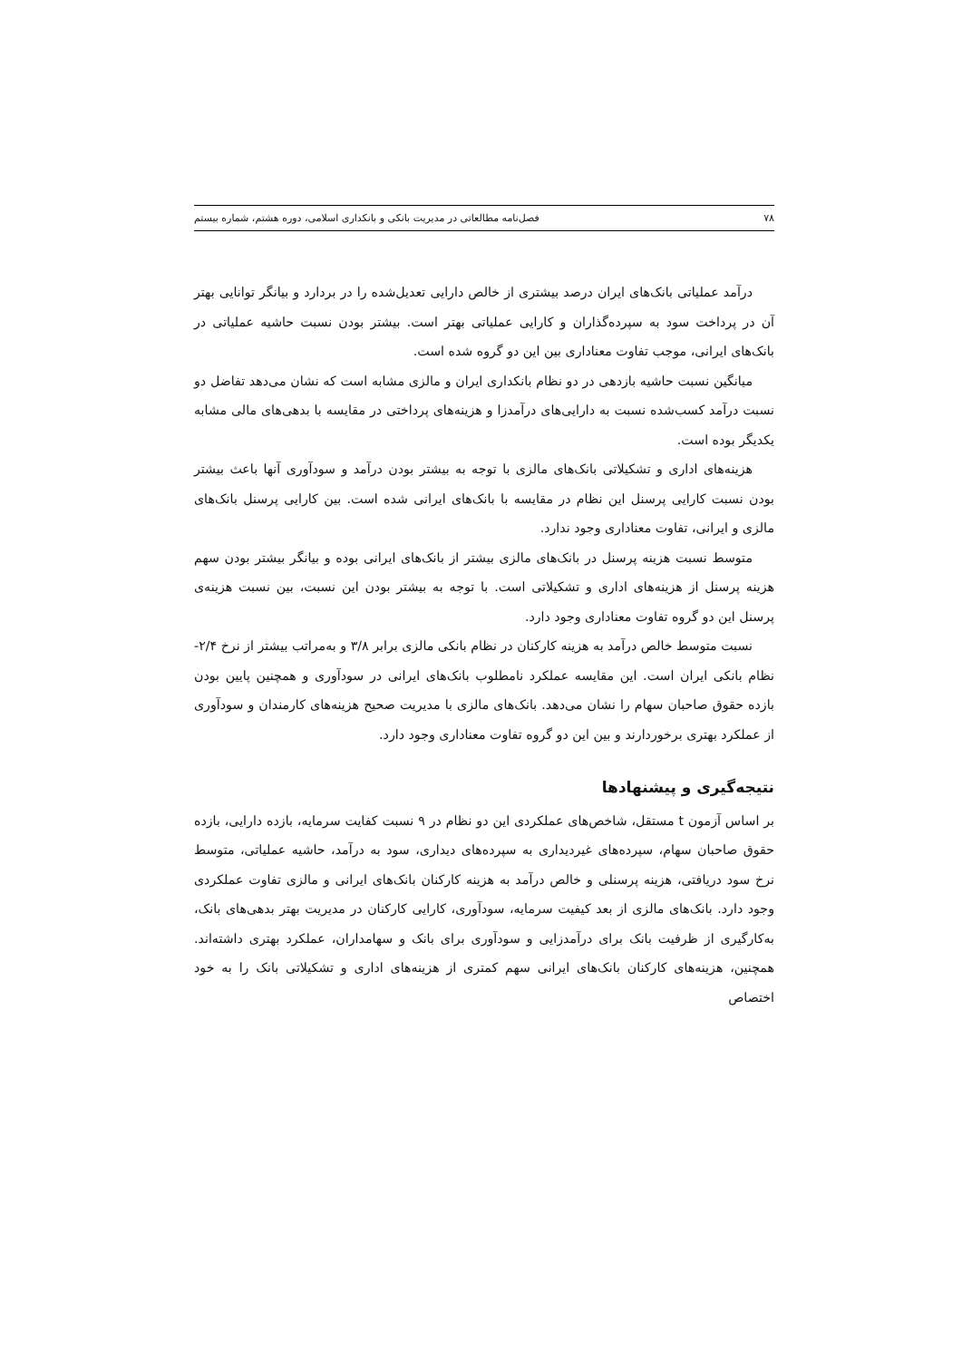۷۸ فصل‌نامه مطالعاتی در مدیریت بانکی و بانکداری اسلامی، دوره هشتم، شماره بیستم
درآمد عملیاتی بانک‌های ایران درصد بیشتری از خالص دارایی تعدیل‌شده را در بردارد و بیانگر توانایی بهتر آن در پرداخت سود به سپرده‌گذاران و کارایی عملیاتی بهتر است. بیشتر بودن نسبت حاشیه عملیاتی در بانک‌های ایرانی، موجب تفاوت معناداری بین این دو گروه شده است.
میانگین نسبت حاشیه بازدهی در دو نظام بانکداری ایران و مالزی مشابه است که نشان می‌دهد تفاضل دو نسبت درآمد کسب‌شده نسبت به دارایی‌های درآمدزا و هزینه‌های پرداختی در مقایسه با بدهی‌های مالی مشابه یکدیگر بوده است.
هزینه‌های اداری و تشکیلاتی بانک‌های مالزی با توجه به بیشتر بودن درآمد و سودآوری آنها باعث بیشتر بودن نسبت کارایی پرسنل این نظام در مقایسه با بانک‌های ایرانی شده است. بین کارایی پرسنل بانک‌های مالزی و ایرانی، تفاوت معناداری وجود ندارد.
متوسط نسبت هزینه پرسنل در بانک‌های مالزی بیشتر از بانک‌های ایرانی بوده و بیانگر بیشتر بودن سهم هزینه پرسنل از هزینه‌های اداری و تشکیلاتی است. با توجه به بیشتر بودن این نسبت، بین نسبت هزینه‌ی پرسنل این دو گروه تفاوت معناداری وجود دارد.
نسبت متوسط خالص درآمد به هزینه کارکنان در نظام بانکی مالزی برابر ۳/۸ و به‌مراتب بیشتر از نرخ ۲/۴- نظام بانکی ایران است. این مقایسه عملکرد نامطلوب بانک‌های ایرانی در سودآوری و همچنین پایین بودن بازده حقوق صاحبان سهام را نشان می‌دهد. بانک‌های مالزی با مدیریت صحیح هزینه‌های کارمندان و سودآوری از عملکرد بهتری برخوردارند و بین این دو گروه تفاوت معناداری وجود دارد.
نتیجه‌گیری و پیشنهادها
بر اساس آزمون t مستقل، شاخص‌های عملکردی این دو نظام در ۹ نسبت کفایت سرمایه، بازده دارایی، بازده حقوق صاحبان سهام، سپرده‌های غیردیداری به سپرده‌های دیداری، سود به درآمد، حاشیه عملیاتی، متوسط نرخ سود دریافتی، هزینه پرسنلی و خالص درآمد به هزینه کارکنان بانک‌های ایرانی و مالزی تفاوت عملکردی وجود دارد. بانک‌های مالزی از بعد کیفیت سرمایه، سودآوری، کارایی کارکنان در مدیریت بهتر بدهی‌های بانک، به‌کارگیری از ظرفیت بانک برای درآمدزایی و سودآوری برای بانک و سهامداران، عملکرد بهتری داشته‌اند. همچنین، هزینه‌های کارکنان بانک‌های ایرانی سهم کمتری از هزینه‌های اداری و تشکیلاتی بانک را به خود اختصاص